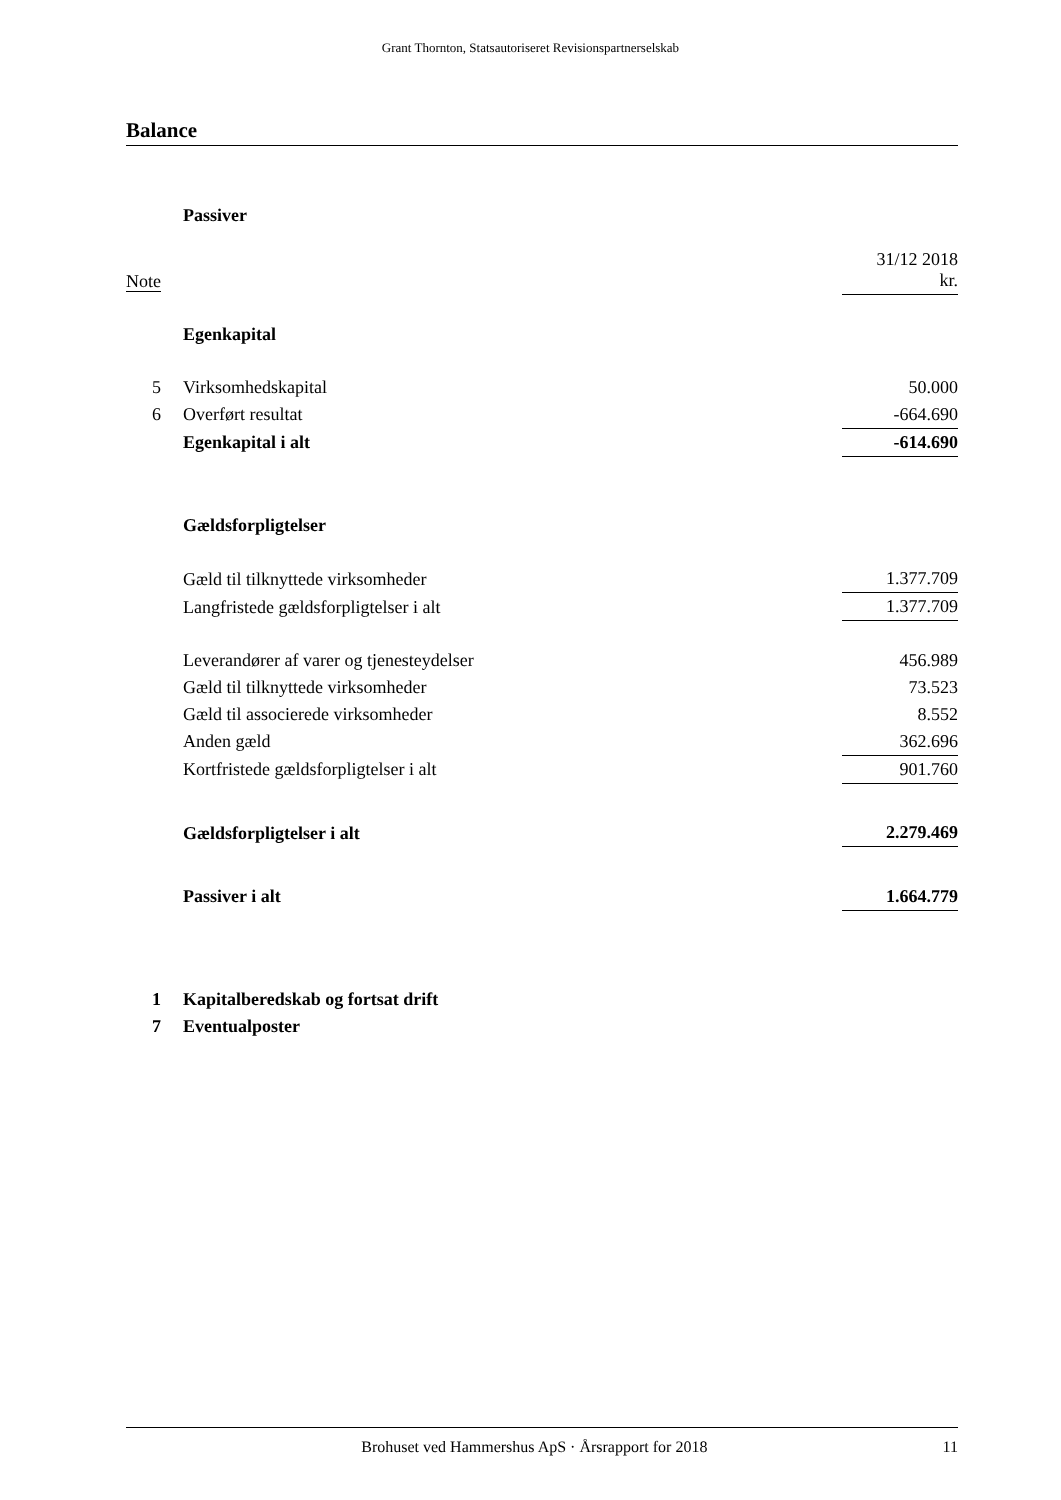Grant Thornton, Statsautoriseret Revisionspartnerselskab
Balance
| | Passiver | |
| Note | | 31/12 2018 kr. |
| | Egenkapital | |
| 5 | Virksomhedskapital | 50.000 |
| 6 | Overført resultat | -664.690 |
| | Egenkapital i alt | -614.690 |
| | Gældsforpligtelser | |
| | Gæld til tilknyttede virksomheder | 1.377.709 |
| | Langfristede gældsforpligtelser i alt | 1.377.709 |
| | Leverandører af varer og tjenesteydelser | 456.989 |
| | Gæld til tilknyttede virksomheder | 73.523 |
| | Gæld til associerede virksomheder | 8.552 |
| | Anden gæld | 362.696 |
| | Kortfristede gældsforpligtelser i alt | 901.760 |
| | Gældsforpligtelser i alt | 2.279.469 |
| | Passiver i alt | 1.664.779 |
| 1 | Kapitalberedskab og fortsat drift | |
| 7 | Eventualposter | |
Brohuset ved Hammershus ApS · Årsrapport for 2018 11